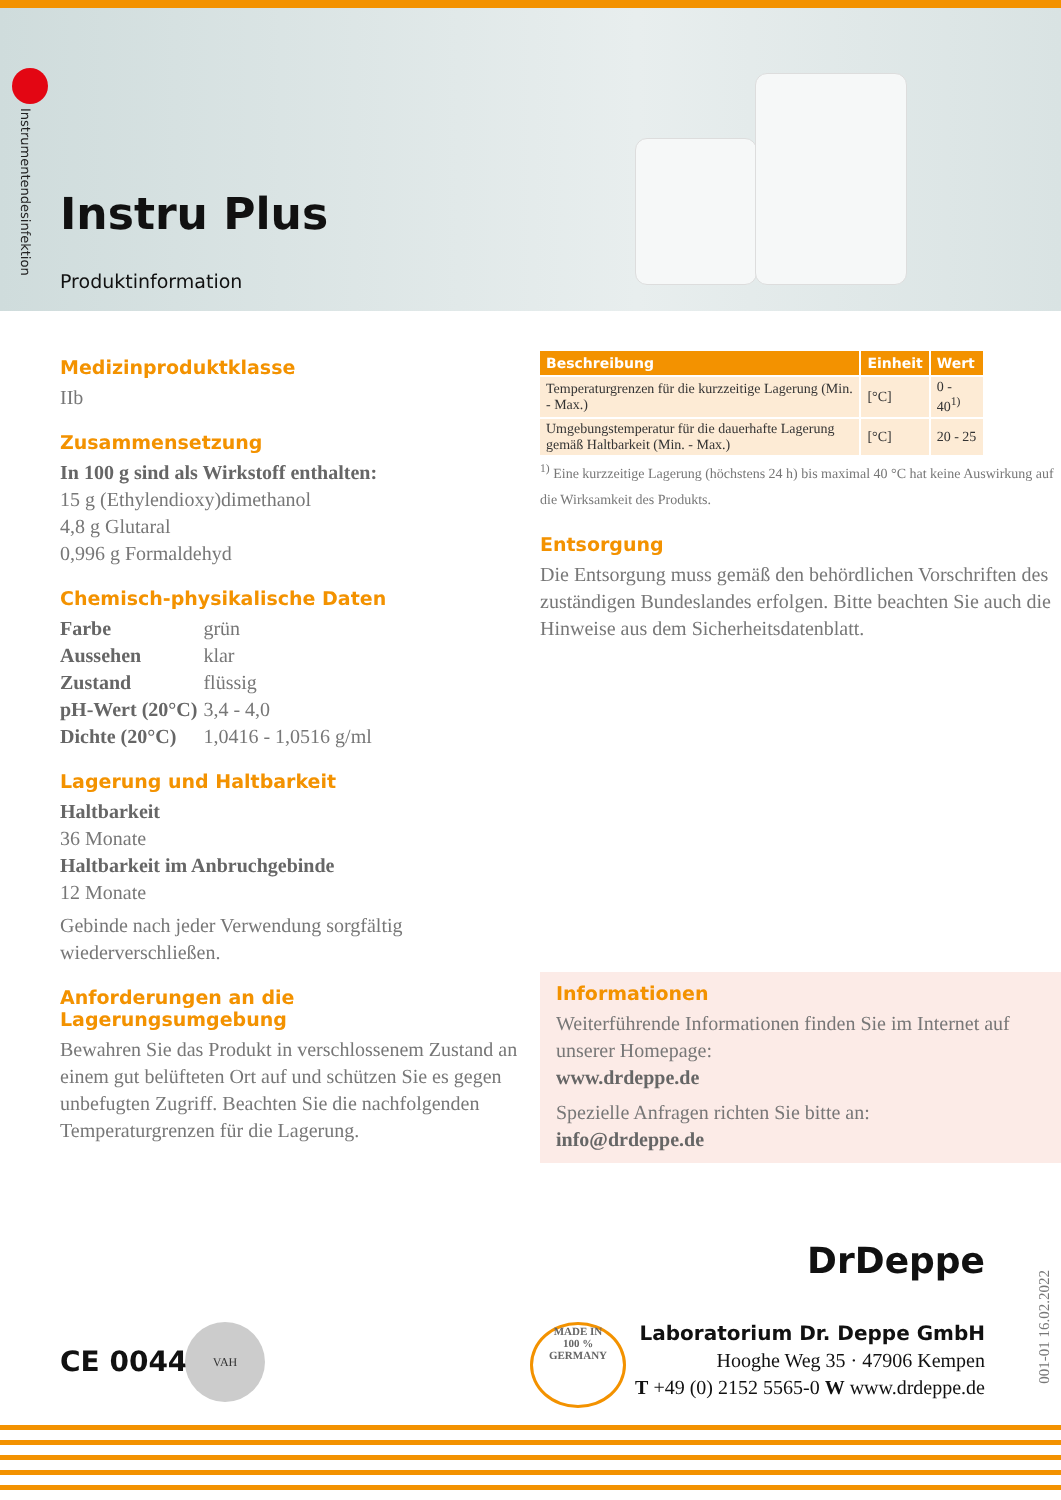Instrumentendesinfektion
Instru Plus
Produktinformation
Medizinproduktklasse
IIb
Zusammensetzung
In 100 g sind als Wirkstoff enthalten:
15 g (Ethylendioxy)dimethanol
4,8 g Glutaral
0,996 g Formaldehyd
Chemisch-physikalische Daten
| Farbe | grün |
| Aussehen | klar |
| Zustand | flüssig |
| pH-Wert (20°C) | 3,4 - 4,0 |
| Dichte (20°C) | 1,0416 - 1,0516 g/ml |
Lagerung und Haltbarkeit
Haltbarkeit
36 Monate
Haltbarkeit im Anbruchgebinde
12 Monate
Gebinde nach jeder Verwendung sorgfältig wiederverschließen.
Anforderungen an die Lagerungsumgebung
Bewahren Sie das Produkt in verschlossenem Zustand an einem gut belüfteten Ort auf und schützen Sie es gegen unbefugten Zugriff. Beachten Sie die nachfolgenden Temperaturgrenzen für die Lagerung.
| Beschreibung | Einheit | Wert |
| --- | --- | --- |
| Temperaturgrenzen für die kurzzeitige Lagerung (Min. - Max.) | [°C] | 0 - 40<sup>1)</sup> |
| Umgebungstemperatur für die dauerhafte Lagerung gemäß Haltbarkeit (Min. - Max.) | [°C] | 20 - 25 |
<sup>1)</sup> Eine kurzzeitige Lagerung (höchstens 24 h) bis maximal 40 °C hat keine Auswirkung auf die Wirksamkeit des Produkts.
Entsorgung
Die Entsorgung muss gemäß den behördlichen Vorschriften des zuständigen Bundeslandes erfolgen. Bitte beachten Sie auch die Hinweise aus dem Sicherheitsdatenblatt.
Informationen
Weiterführende Informationen finden Sie im Internet auf unserer Homepage:
www.drdeppe.de
Spezielle Anfragen richten Sie bitte an:
info@drdeppe.de
CE 0044
VAH
MADE IN
100 %
GERMANY
DrDeppe
Laboratorium Dr. Deppe GmbH
Hooghe Weg 35 · 47906 Kempen
T +49 (0) 2152 5565-0 W www.drdeppe.de
001-01 16.02.2022